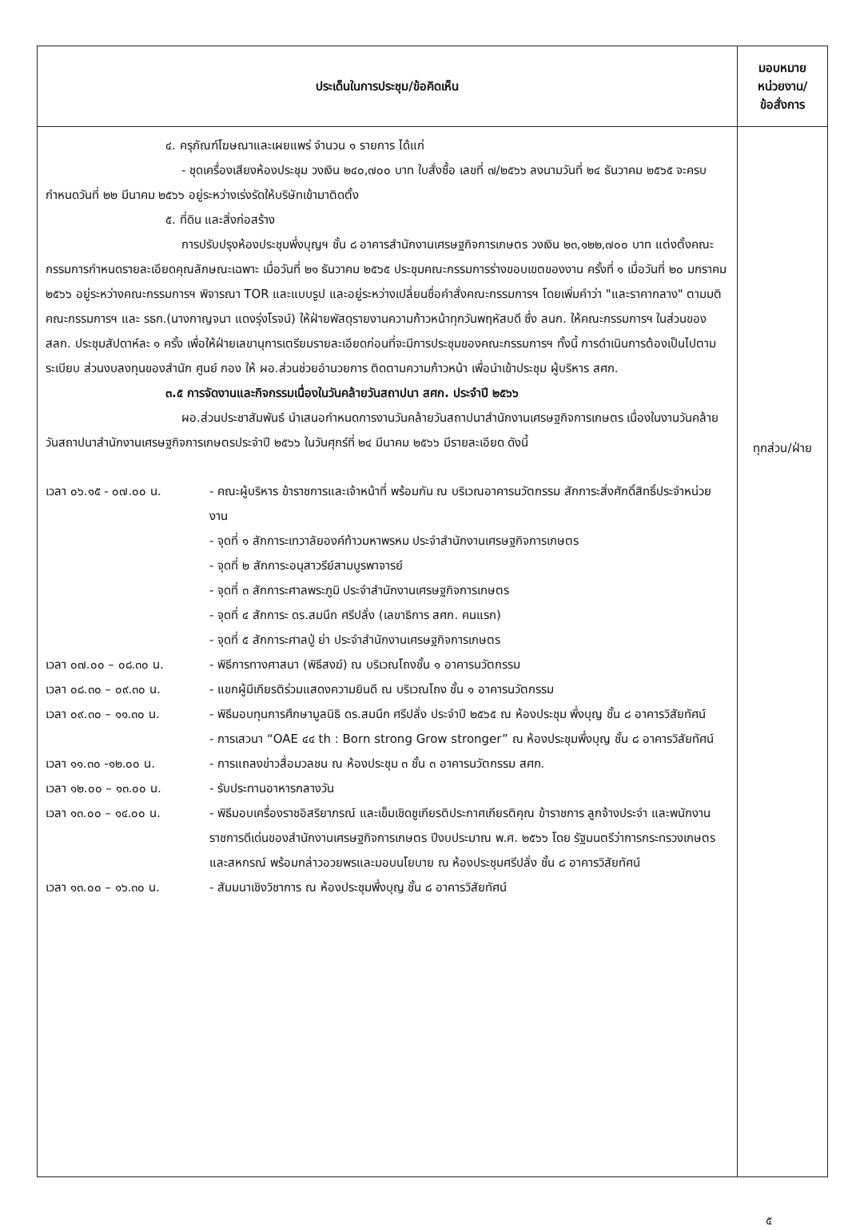| ประเด็นในการประชุม/ข้อคิดเห็น | มอบหมาย หน่วยงาน/ ข้อสั่งการ |
| --- | --- |
| ๔. ครุภัณฑ์โฆษณาและเผยแพร่ จำนวน ๑ รายการ ได้แก่ - ชุดเครื่องเสียงห้องประชุม วงเงิน ๒๔๐,๗๐๐ บาท ใบสั่งซื้อ เลขที่ ๗/๒๕๖๖ ลงนามวันที่ ๒๔ ธันวาคม ๒๕๖๕ จะครบกำหนดวันที่ ๒๒ มีนาคม ๒๕๖๖ อยู่ระหว่างเร่งรัดให้บริษัทเข้ามาติดตั้ง ๕. ที่ดิน และสิ่งก่อสร้าง การปรับปรุงห้องประชุมพึ่งบุญฯ ชั้น ๘ อาคารสำนักงานเศรษฐกิจการเกษตร วงเงิน ๒๓,๑๒๒,๗๐๐ บาท แต่งตั้งคณะกรรมการกำหนดรายละเอียดคุณลักษณะเฉพาะ เมื่อวันที่ ๒๑ ธันวาคม ๒๕๖๕ ประชุมคณะกรรมการร่างขอบเขตของงาน ครั้งที่ ๑ เมื่อวันที่ ๒๐ มกราคม ๒๕๖๖ อยู่ระหว่างคณะกรรมการฯ พิจารณา TOR และแบบรูป และอยู่ระหว่างเปลี่ยนชื่อคำสั่งคณะกรรมการฯ โดยเพิ่มคำว่า "และราคากลาง" ตามมติคณะกรรมการฯ และ รธก.(นางกาญจนา แดงรุ่งโรจน์) ให้ฝ่ายพัสดุรายงานความก้าวหน้าทุกวันพฤหัสบดี ซึ่ง ลนก. ให้คณะกรรมการฯ ในส่วนของ สลก. ประชุมสัปดาห์ละ ๑ ครั้ง เพื่อให้ฝ่ายเลขานุการเตรียมรายละเอียดก่อนที่จะมีการประชุมของคณะกรรมการฯ ทั้งนี้ การดำเนินการต้องเป็นไปตามระเบียบ ส่วนงบลงทุนของสำนัก ศูนย์ กอง ให้ ผอ.ส่วนช่วยอำนวยการ ติดตามความก้าวหน้า เพื่อนำเข้าประชุม ผู้บริหาร สศก. ๓.๕ การจัดงานและกิจกรรมเนื่องในวันคล้ายวันสถาปนา สศก. ประจำปี ๒๕๖๖ ผอ.ส่วนประชาสัมพันธ์ นำเสนอกำหนดการงานวันคล้ายวันสถาปนาสำนักงานเศรษฐกิจการเกษตร เนื่องในงานวันคล้ายวันสถาปนาสำนักงานเศรษฐกิจการเกษตรประจำปี ๒๕๖๖ ในวันศุกร์ที่ ๒๔ มีนาคม ๒๕๖๖ มีรายละเอียด ดังนี้ เวลา ๐๖.๑๕ - ๐๗.๐๐ น. - คณะผู้บริหาร ข้าราชการและเจ้าหน้าที่ พร้อมกัน ณ บริเวณอาคารนวัตกรรม สักการะสิ่งศักดิ์สิทธิ์ประจำหน่วยงาน - จุดที่ ๑ สักการะเทวาลัยองค์ท้าวมหาพรหม ประจำสำนักงานเศรษฐกิจการเกษตร - จุดที่ ๒ สักการะอนุสาวรีย์สามบูรพาจารย์ - จุดที่ ๓ สักการะศาลพระภูมิ ประจำสำนักงานเศรษฐกิจการเกษตร - จุดที่ ๔ สักการะ ดร.สมนึก ศรีปลั่ง (เลขาธิการ สศก. คนแรก) - จุดที่ ๕ สักการะศาลปู่ ย่า ประจำสำนักงานเศรษฐกิจการเกษตร เวลา ๐๗.๐๐ – ๐๘.๓๐ น. - พิธีการทางศาสนา (พิธีสงฆ์) ณ บริเวณโถงชั้น ๑ อาคารนวัตกรรม เวลา ๐๘.๓๐ – ๐๙.๓๐ น. - แขกผู้มีเกียรติร่วมแสดงความยินดี ณ บริเวณโถง ชั้น ๑ อาคารนวัตกรรม เวลา ๐๙.๓๐ – ๑๑.๓๐ น. - พิธีมอบทุนการศึกษามูลนิธิ ดร.สมนึก ศรีปลั่ง ประจำปี ๒๕๖๕ ณ ห้องประชุม พึ่งบุญ ชั้น ๘ อาคารวิสัยทัศน์ - การเสวนา “OAE ๔๔ th : Born strong Grow stronger” ณ ห้องประชุมพึ่งบุญ ชั้น ๘ อาคารวิสัยทัศน์ เวลา ๑๑.๓๐ -๑๒.๐๐ น. - การแถลงข่าวสื่อมวลชน ณ ห้องประชุม ๓ ชั้น ๓ อาคารนวัตกรรม สศก. เวลา ๑๒.๐๐ – ๑๓.๐๐ น. - รับประทานอาหารกลางวัน เวลา ๑๓.๐๐ – ๑๔.๐๐ น. - พิธีมอบเครื่องราชอิสริยาภรณ์ และเข็มเชิดชูเกียรติประกาศเกียรติคุณ ข้าราชการ ลูกจ้างประจำ และพนักงานราชการดีเด่นของสำนักงานเศรษฐกิจการเกษตร ปีงบประมาณ พ.ศ. ๒๕๖๖ โดย รัฐมนตรีว่าการกระทรวงเกษตรและสหกรณ์ พร้อมกล่าวอวยพรและมอบนโยบาย ณ ห้องประชุมศรีปลั่ง ชั้น ๘ อาคารวิสัยทัศน์ เวลา ๑๓.๐๐ – ๑๖.๓๐ น. - สัมมนาเชิงวิชาการ ณ ห้องประชุมพึ่งบุญ ชั้น ๘ อาคารวิสัยทัศน์ | ทุกส่วน/ฝ่าย |
๕